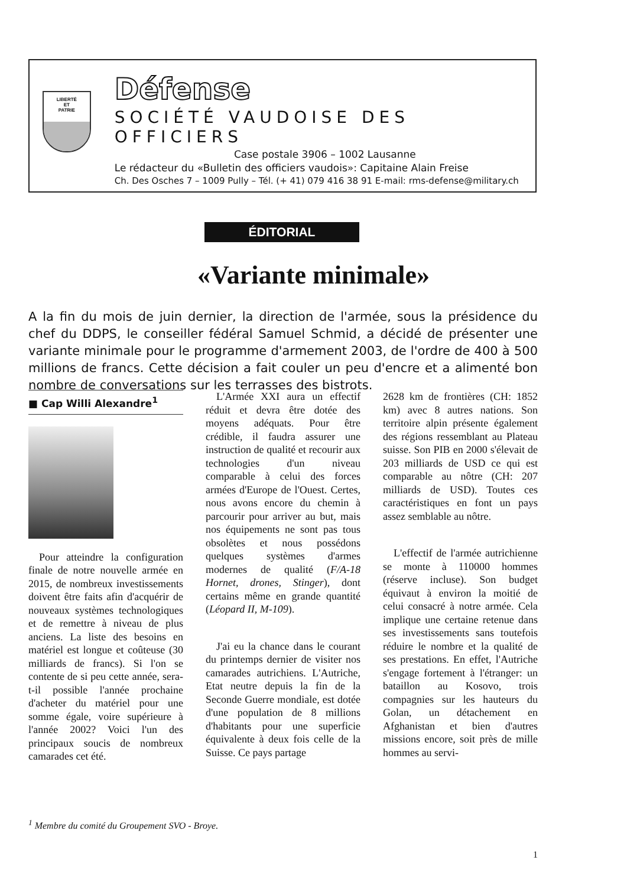LIBERTÉ
ET
PATRIE
Défense
SOCIÉTÉ VAUDOISE DES OFFICIERS
Case postale 3906 – 1002 Lausanne
Le rédacteur du «Bulletin des officiers vaudois»: Capitaine Alain Freise
Ch. Des Osches 7 – 1009 Pully – Tél. (+ 41) 079 416 38 91 E-mail: rms-defense@military.ch
ÉDITORIAL
«Variante minimale»
A la fin du mois de juin dernier, la direction de l'armée, sous la présidence du chef du DDPS, le conseiller fédéral Samuel Schmid, a décidé de présenter une variante minimale pour le programme d'armement 2003, de l'ordre de 400 à 500 millions de francs. Cette décision a fait couler un peu d'encre et a alimenté bon nombre de conversations sur les terrasses des bistrots.
■ Cap Willi Alexandre<sup>1</sup>
Pour atteindre la configuration finale de notre nouvelle armée en 2015, de nombreux investissements doivent être faits afin d'acquérir de nouveaux systèmes technologiques et de remettre à niveau de plus anciens. La liste des besoins en matériel est longue et coûteuse (30 milliards de francs). Si l'on se contente de si peu cette année, sera-t-il possible l'année prochaine d'acheter du matériel pour une somme égale, voire supérieure à l'année 2002? Voici l'un des principaux soucis de nombreux camarades cet été.
L'Armée XXI aura un effectif réduit et devra être dotée des moyens adéquats. Pour être crédible, il faudra assurer une instruction de qualité et recourir aux technologies d'un niveau comparable à celui des forces armées d'Europe de l'Ouest. Certes, nous avons encore du chemin à parcourir pour arriver au but, mais nos équipements ne sont pas tous obsolètes et nous possédons quelques systèmes d'armes modernes de qualité (F/A-18 Hornet, drones, Stinger), dont certains même en grande quantité (Léopard II, M-109).
J'ai eu la chance dans le courant du printemps dernier de visiter nos camarades autrichiens. L'Autriche, Etat neutre depuis la fin de la Seconde Guerre mondiale, est dotée d'une population de 8 millions d'habitants pour une superficie équivalente à deux fois celle de la Suisse. Ce pays partage
2628 km de frontières (CH: 1852 km) avec 8 autres nations. Son territoire alpin présente également des régions ressemblant au Plateau suisse. Son PIB en 2000 s'élevait de 203 milliards de USD ce qui est comparable au nôtre (CH: 207 milliards de USD). Toutes ces caractéristiques en font un pays assez semblable au nôtre.
L'effectif de l'armée autrichienne se monte à 110000 hommes (réserve incluse). Son budget équivaut à environ la moitié de celui consacré à notre armée. Cela implique une certaine retenue dans ses investissements sans toutefois réduire le nombre et la qualité de ses prestations. En effet, l'Autriche s'engage fortement à l'étranger: un bataillon au Kosovo, trois compagnies sur les hauteurs du Golan, un détachement en Afghanistan et bien d'autres missions encore, soit près de mille hommes au servi-
<sup>1</sup> Membre du comité du Groupement SVO - Broye.
1